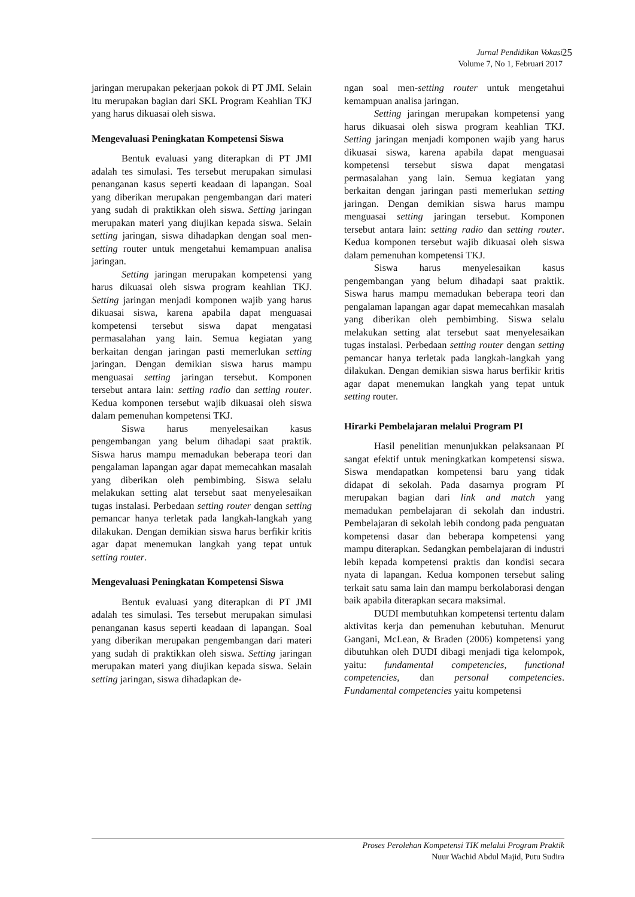Jurnal Pendidikan Vokasi 25
Volume 7, No 1, Februari 2017
jaringan merupakan pekerjaan pokok di PT JMI. Selain itu merupakan bagian dari SKL Program Keahlian TKJ yang harus dikuasai oleh siswa.
Mengevaluasi Peningkatan Kompetensi Siswa
Bentuk evaluasi yang diterapkan di PT JMI adalah tes simulasi. Tes tersebut merupakan simulasi penanganan kasus seperti keadaan di lapangan. Soal yang diberikan merupakan pengembangan dari materi yang sudah di praktikkan oleh siswa. Setting jaringan merupakan materi yang diujikan kepada siswa. Selain setting jaringan, siswa dihadapkan dengan soal men-setting router untuk mengetahui kemampuan analisa jaringan.
Setting jaringan merupakan kompetensi yang harus dikuasai oleh siswa program keahlian TKJ. Setting jaringan menjadi komponen wajib yang harus dikuasai siswa, karena apabila dapat menguasai kompetensi tersebut siswa dapat mengatasi permasalahan yang lain. Semua kegiatan yang berkaitan dengan jaringan pasti memerlukan setting jaringan. Dengan demikian siswa harus mampu menguasai setting jaringan tersebut. Komponen tersebut antara lain: setting radio dan setting router. Kedua komponen tersebut wajib dikuasai oleh siswa dalam pemenuhan kompetensi TKJ.
Siswa harus menyelesaikan kasus pengembangan yang belum dihadapi saat praktik. Siswa harus mampu memadukan beberapa teori dan pengalaman lapangan agar dapat memecahkan masalah yang diberikan oleh pembimbing. Siswa selalu melakukan setting alat tersebut saat menyelesaikan tugas instalasi. Perbedaan setting router dengan setting pemancar hanya terletak pada langkah-langkah yang dilakukan. Dengan demikian siswa harus berfikir kritis agar dapat menemukan langkah yang tepat untuk setting router.
Mengevaluasi Peningkatan Kompetensi Siswa
Bentuk evaluasi yang diterapkan di PT JMI adalah tes simulasi. Tes tersebut merupakan simulasi penanganan kasus seperti keadaan di lapangan. Soal yang diberikan merupakan pengembangan dari materi yang sudah di praktikkan oleh siswa. Setting jaringan merupakan materi yang diujikan kepada siswa. Selain setting jaringan, siswa dihadapkan de-
ngan soal men-setting router untuk mengetahui kemampuan analisa jaringan.
Setting jaringan merupakan kompetensi yang harus dikuasai oleh siswa program keahlian TKJ. Setting jaringan menjadi komponen wajib yang harus dikuasai siswa, karena apabila dapat menguasai kompetensi tersebut siswa dapat mengatasi permasalahan yang lain. Semua kegiatan yang berkaitan dengan jaringan pasti memerlukan setting jaringan. Dengan demikian siswa harus mampu menguasai setting jaringan tersebut. Komponen tersebut antara lain: setting radio dan setting router. Kedua komponen tersebut wajib dikuasai oleh siswa dalam pemenuhan kompetensi TKJ.
Siswa harus menyelesaikan kasus pengembangan yang belum dihadapi saat praktik. Siswa harus mampu memadukan beberapa teori dan pengalaman lapangan agar dapat memecahkan masalah yang diberikan oleh pembimbing. Siswa selalu melakukan setting alat tersebut saat menyelesaikan tugas instalasi. Perbedaan setting router dengan setting pemancar hanya terletak pada langkah-langkah yang dilakukan. Dengan demikian siswa harus berfikir kritis agar dapat menemukan langkah yang tepat untuk setting router.
Hirarki Pembelajaran melalui Program PI
Hasil penelitian menunjukkan pelaksanaan PI sangat efektif untuk meningkatkan kompetensi siswa. Siswa mendapatkan kompetensi baru yang tidak didapat di sekolah. Pada dasarnya program PI merupakan bagian dari link and match yang memadukan pembelajaran di sekolah dan industri. Pembelajaran di sekolah lebih condong pada penguatan kompetensi dasar dan beberapa kompetensi yang mampu diterapkan. Sedangkan pembelajaran di industri lebih kepada kompetensi praktis dan kondisi secara nyata di lapangan. Kedua komponen tersebut saling terkait satu sama lain dan mampu berkolaborasi dengan baik apabila diterapkan secara maksimal.
DUDI membutuhkan kompetensi tertentu dalam aktivitas kerja dan pemenuhan kebutuhan. Menurut Gangani, McLean, & Braden (2006) kompetensi yang dibutuhkan oleh DUDI dibagi menjadi tiga kelompok, yaitu: fundamental competencies, functional competencies, dan personal competencies. Fundamental competencies yaitu kompetensi
Proses Perolehan Kompetensi TIK melalui Program Praktik
Nuur Wachid Abdul Majid, Putu Sudira